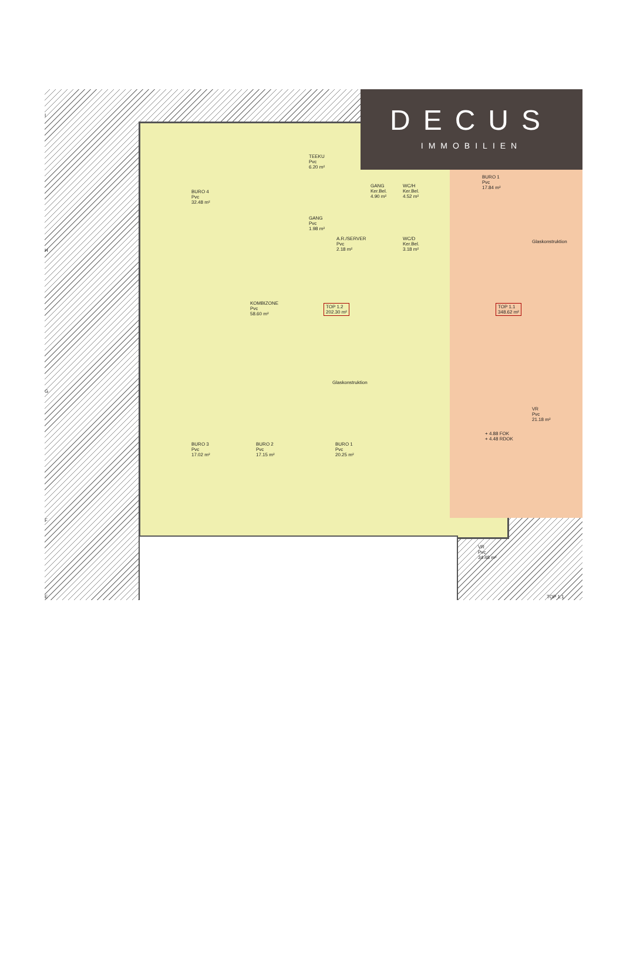DECUS
IMMOBILIEN
BURO 4
Pvc
32.48 m²
TEEKU
Pvc
6.20 m²
GANG
Pvc
1.98 m²
A.R./SERVER
Pvc
2.18 m²
GANG
Ker.Bel.
4.90 m²
WC/H
Ker.Bel.
4.52 m²
WC/D
Ker.Bel.
3.18 m²
BURO 1
Pvc
17.84 m²
KOMBIZONE
Pvc
58.60 m²
TOP 1.2
202.30 m²
TOP 1.1
348.62 m²
Glaskonstruktion
Glaskonstruktion
BURO 3
Pvc
17.02 m²
BURO 2
Pvc
17.15 m²
BURO 1
Pvc
20.25 m²
VR
Pvc
21.18 m²
+ 4.88 FOK
+ 4.48 RDOK
VR
Pvc
34.48 m²
TOP 1.1
I
H
G
F
E